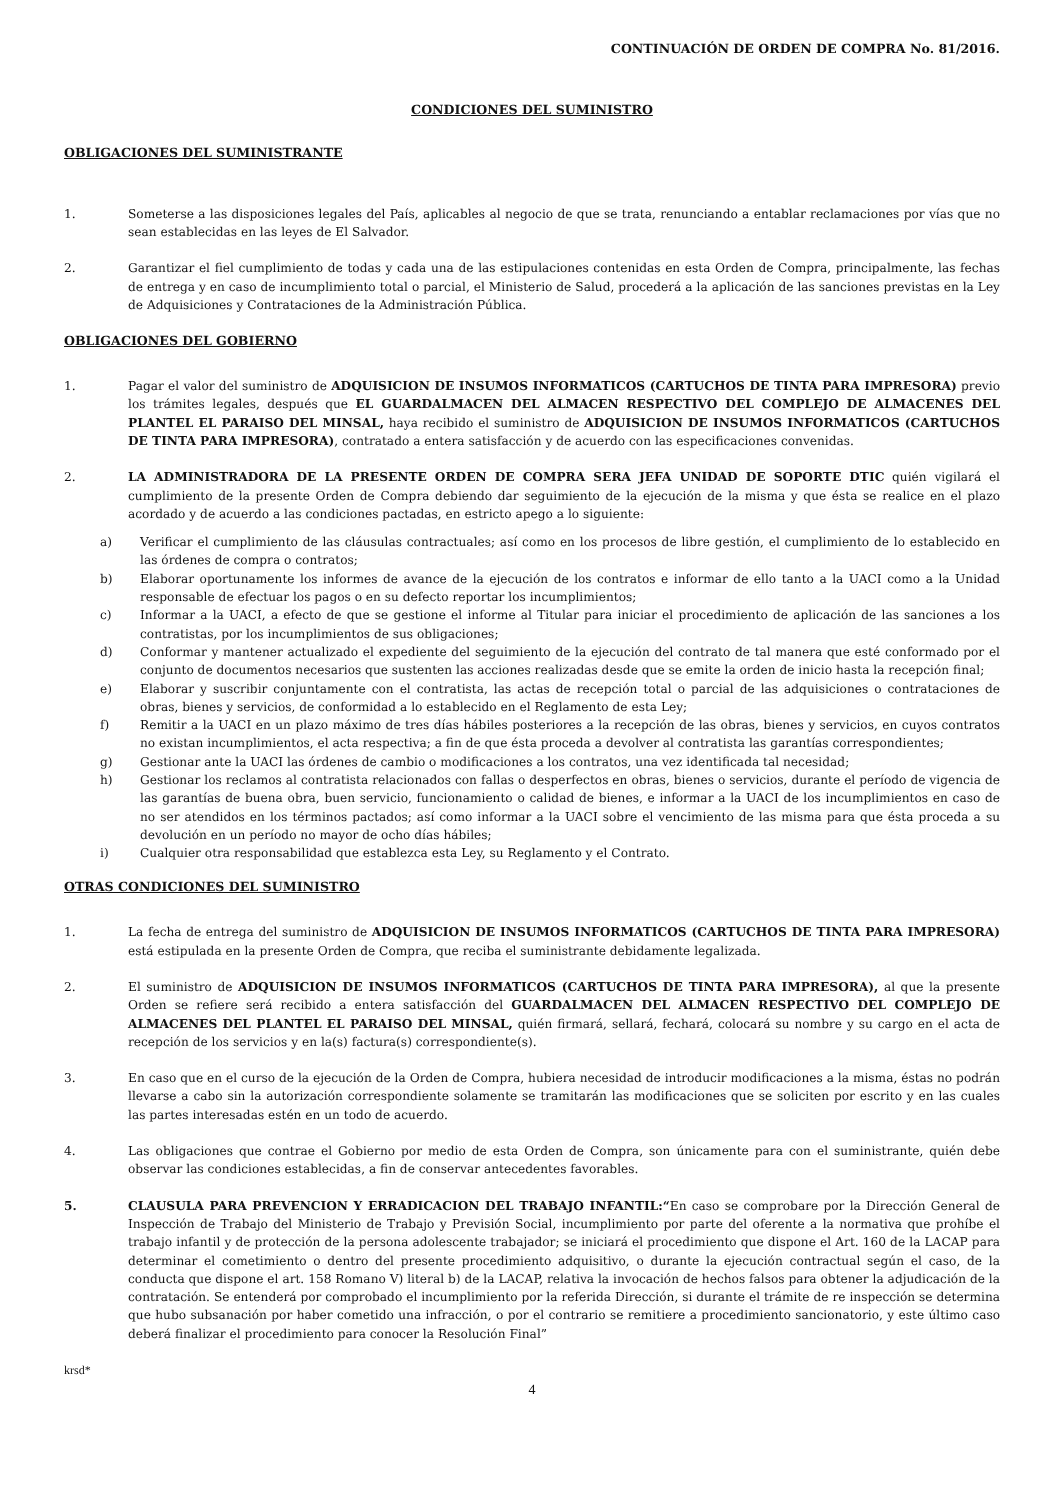CONTINUACIÓN DE ORDEN DE COMPRA No. 81/2016.
CONDICIONES DEL SUMINISTRO
OBLIGACIONES DEL SUMINISTRANTE
1. Someterse a las disposiciones legales del País, aplicables al negocio de que se trata, renunciando a entablar reclamaciones por vías que no sean establecidas en las leyes de El Salvador.
2. Garantizar el fiel cumplimiento de todas y cada una de las estipulaciones contenidas en esta Orden de Compra, principalmente, las fechas de entrega y en caso de incumplimiento total o parcial, el Ministerio de Salud, procederá a la aplicación de las sanciones previstas en la Ley de Adquisiciones y Contrataciones de la Administración Pública.
OBLIGACIONES DEL GOBIERNO
1. Pagar el valor del suministro de ADQUISICION DE INSUMOS INFORMATICOS (CARTUCHOS DE TINTA PARA IMPRESORA) previo los trámites legales, después que EL GUARDALMACEN DEL ALMACEN RESPECTIVO DEL COMPLEJO DE ALMACENES DEL PLANTEL EL PARAISO DEL MINSAL, haya recibido el suministro de ADQUISICION DE INSUMOS INFORMATICOS (CARTUCHOS DE TINTA PARA IMPRESORA), contratado a entera satisfacción y de acuerdo con las especificaciones convenidas.
2. LA ADMINISTRADORA DE LA PRESENTE ORDEN DE COMPRA SERA JEFA UNIDAD DE SOPORTE DTIC quién vigilará el cumplimiento de la presente Orden de Compra debiendo dar seguimiento de la ejecución de la misma y que ésta se realice en el plazo acordado y de acuerdo a las condiciones pactadas, en estricto apego a lo siguiente:
a) Verificar el cumplimiento de las cláusulas contractuales; así como en los procesos de libre gestión, el cumplimiento de lo establecido en las órdenes de compra o contratos;
b) Elaborar oportunamente los informes de avance de la ejecución de los contratos e informar de ello tanto a la UACI como a la Unidad responsable de efectuar los pagos o en su defecto reportar los incumplimientos;
c) Informar a la UACI, a efecto de que se gestione el informe al Titular para iniciar el procedimiento de aplicación de las sanciones a los contratistas, por los incumplimientos de sus obligaciones;
d) Conformar y mantener actualizado el expediente del seguimiento de la ejecución del contrato de tal manera que esté conformado por el conjunto de documentos necesarios que sustenten las acciones realizadas desde que se emite la orden de inicio hasta la recepción final;
e) Elaborar y suscribir conjuntamente con el contratista, las actas de recepción total o parcial de las adquisiciones o contrataciones de obras, bienes y servicios, de conformidad a lo establecido en el Reglamento de esta Ley;
f) Remitir a la UACI en un plazo máximo de tres días hábiles posteriores a la recepción de las obras, bienes y servicios, en cuyos contratos no existan incumplimientos, el acta respectiva; a fin de que ésta proceda a devolver al contratista las garantías correspondientes;
g) Gestionar ante la UACI las órdenes de cambio o modificaciones a los contratos, una vez identificada tal necesidad;
h) Gestionar los reclamos al contratista relacionados con fallas o desperfectos en obras, bienes o servicios, durante el período de vigencia de las garantías de buena obra, buen servicio, funcionamiento o calidad de bienes, e informar a la UACI de los incumplimientos en caso de no ser atendidos en los términos pactados; así como informar a la UACI sobre el vencimiento de las misma para que ésta proceda a su devolución en un período no mayor de ocho días hábiles;
i) Cualquier otra responsabilidad que establezca esta Ley, su Reglamento y el Contrato.
OTRAS CONDICIONES DEL SUMINISTRO
1. La fecha de entrega del suministro de ADQUISICION DE INSUMOS INFORMATICOS (CARTUCHOS DE TINTA PARA IMPRESORA) está estipulada en la presente Orden de Compra, que reciba el suministrante debidamente legalizada.
2. El suministro de ADQUISICION DE INSUMOS INFORMATICOS (CARTUCHOS DE TINTA PARA IMPRESORA), al que la presente Orden se refiere será recibido a entera satisfacción del GUARDALMACEN DEL ALMACEN RESPECTIVO DEL COMPLEJO DE ALMACENES DEL PLANTEL EL PARAISO DEL MINSAL, quién firmará, sellará, fechará, colocará su nombre y su cargo en el acta de recepción de los servicios y en la(s) factura(s) correspondiente(s).
3. En caso que en el curso de la ejecución de la Orden de Compra, hubiera necesidad de introducir modificaciones a la misma, éstas no podrán llevarse a cabo sin la autorización correspondiente solamente se tramitarán las modificaciones que se soliciten por escrito y en las cuales las partes interesadas estén en un todo de acuerdo.
4. Las obligaciones que contrae el Gobierno por medio de esta Orden de Compra, son únicamente para con el suministrante, quién debe observar las condiciones establecidas, a fin de conservar antecedentes favorables.
5. CLAUSULA PARA PREVENCION Y ERRADICACION DEL TRABAJO INFANTIL:“En caso se comprobare por la Dirección General de Inspección de Trabajo del Ministerio de Trabajo y Previsión Social, incumplimiento por parte del oferente a la normativa que prohíbe el trabajo infantil y de protección de la persona adolescente trabajador; se iniciará el procedimiento que dispone el Art. 160 de la LACAP para determinar el cometimiento o dentro del presente procedimiento adquisitivo, o durante la ejecución contractual según el caso, de la conducta que dispone el art. 158 Romano V) literal b) de la LACAP, relativa la invocación de hechos falsos para obtener la adjudicación de la contratación. Se entenderá por comprobado el incumplimiento por la referida Dirección, si durante el trámite de re inspección se determina que hubo subsanación por haber cometido una infracción, o por el contrario se remitiere a procedimiento sancionatorio, y este último caso deberá finalizar el procedimiento para conocer la Resolución Final”
krsd*
4